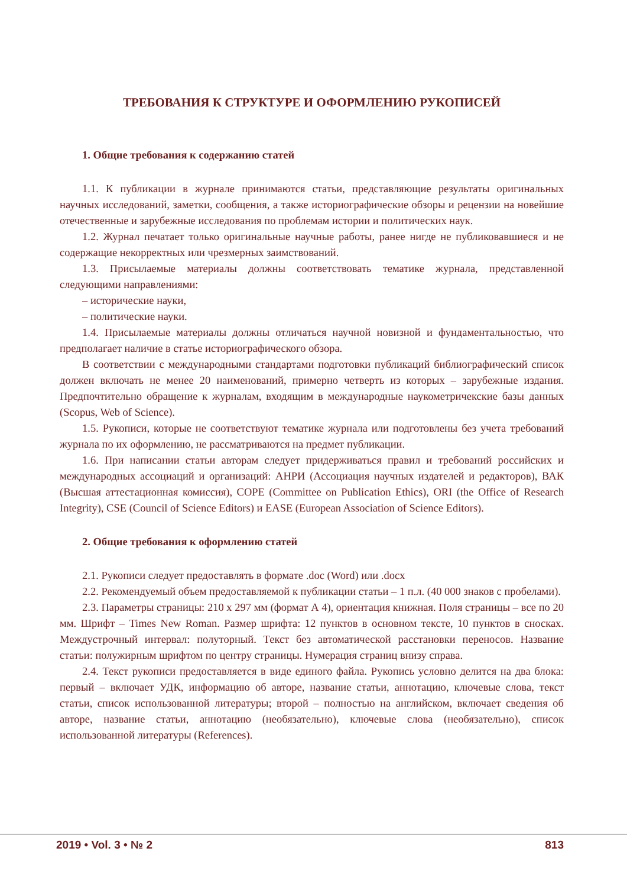ТРЕБОВАНИЯ К СТРУКТУРЕ И ОФОРМЛЕНИЮ РУКОПИСЕЙ
1. Общие требования к содержанию статей
1.1. К публикации в журнале принимаются статьи, представляющие результаты оригинальных научных исследований, заметки, сообщения, а также историографические обзоры и рецензии на новейшие отечественные и зарубежные исследования по проблемам истории и политических наук.
1.2. Журнал печатает только оригинальные научные работы, ранее нигде не публиковавшиеся и не содержащие некорректных или чрезмерных заимствований.
1.3. Присылаемые материалы должны соответствовать тематике журнала, представленной следующими направлениями:
– исторические науки,
– политические науки.
1.4. Присылаемые материалы должны отличаться научной новизной и фундаментальностью, что предполагает наличие в статье историографического обзора.
В соответствии с международными стандартами подготовки публикаций библиографический список должен включать не менее 20 наименований, примерно четверть из которых – зарубежные издания. Предпочтительно обращение к журналам, входящим в международные наукометричекские базы данных (Scopus, Web of Science).
1.5. Рукописи, которые не соответствуют тематике журнала или подготовлены без учета требований журнала по их оформлению, не рассматриваются на предмет публикации.
1.6. При написании статьи авторам следует придерживаться правил и требований российских и международных ассоциаций и организаций: АНРИ (Ассоциация научных издателей и редакторов), ВАК (Высшая аттестационная комиссия), COPE (Committee on Publication Ethics), ORI (the Office of Research Integrity), CSE (Council of Science Editors) и EASE (European Association of Science Editors).
2. Общие требования к оформлению статей
2.1. Рукописи следует предоставлять в формате .doc (Word) или .docx
2.2. Рекомендуемый объем предоставляемой к публикации статьи – 1 п.л. (40 000 знаков с пробелами).
2.3. Параметры страницы: 210 х 297 мм (формат А 4), ориентация книжная. Поля страницы – все по 20 мм. Шрифт – Times New Roman. Размер шрифта: 12 пунктов в основном тексте, 10 пунктов в сносках. Междустрочный интервал: полуторный. Текст без автоматической расстановки переносов. Название статьи: полужирным шрифтом по центру страницы. Нумерация страниц внизу справа.
2.4. Текст рукописи предоставляется в виде единого файла. Рукопись условно делится на два блока: первый – включает УДК, информацию об авторе, название статьи, аннотацию, ключевые слова, текст статьи, список использованной литературы; второй – полностью на английском, включает сведения об авторе, название статьи, аннотацию (необязательно), ключевые слова (необязательно), список использованной литературы (References).
2019 • Vol. 3 • № 2 813